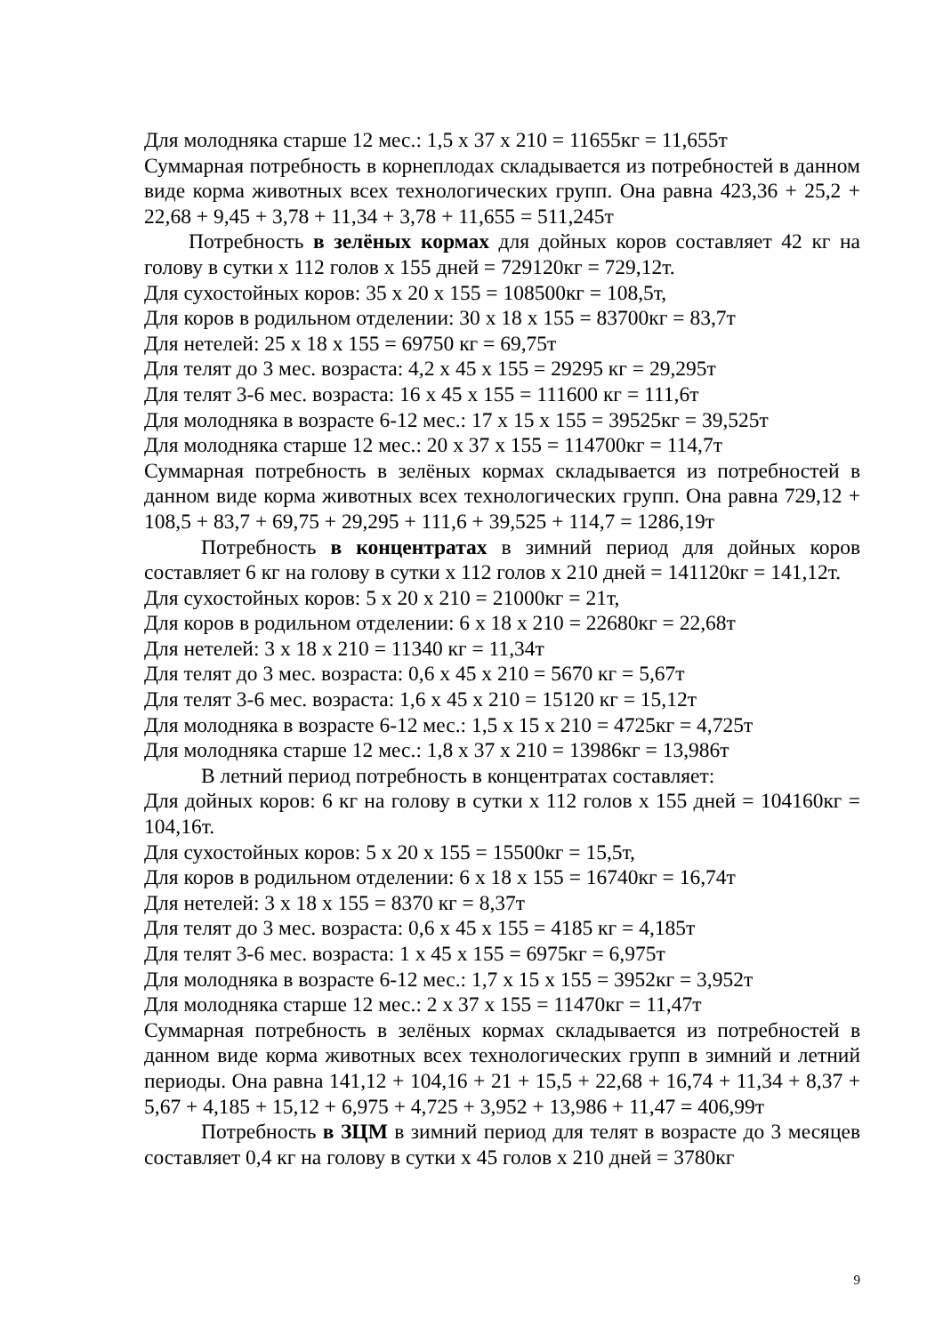Для молодняка старше 12 мес.: 1,5 х 37 х 210 = 11655кг = 11,655т
Суммарная потребность в корнеплодах складывается из потребностей в данном виде корма животных всех технологических групп. Она равна 423,36 + 25,2 + 22,68 + 9,45 + 3,78 + 11,34 + 3,78 + 11,655 = 511,245т
Потребность в зелёных кормах для дойных коров составляет 42 кг на голову в сутки х 112 голов х 155 дней = 729120кг = 729,12т.
Для сухостойных коров: 35 х 20 х 155 = 108500кг = 108,5т,
Для коров в родильном отделении: 30 х 18 х 155 = 83700кг = 83,7т
Для нетелей: 25 х 18 х 155 = 69750 кг = 69,75т
Для телят до 3 мес. возраста: 4,2 х 45 х 155 = 29295 кг = 29,295т
Для телят 3-6 мес. возраста: 16 х 45 х 155 = 111600 кг = 111,6т
Для молодняка в возрасте 6-12 мес.: 17 х 15 х 155 = 39525кг = 39,525т
Для молодняка старше 12 мес.: 20 х 37 х 155 = 114700кг = 114,7т
Суммарная потребность в зелёных кормах складывается из потребностей в данном виде корма животных всех технологических групп. Она равна 729,12 + 108,5 + 83,7 + 69,75 + 29,295 + 111,6 + 39,525 + 114,7 = 1286,19т
Потребность в концентратах в зимний период для дойных коров составляет 6 кг на голову в сутки х 112 голов х 210 дней = 141120кг = 141,12т.
Для сухостойных коров: 5 х 20 х 210 = 21000кг = 21т,
Для коров в родильном отделении: 6 х 18 х 210 = 22680кг = 22,68т
Для нетелей: 3 х 18 х 210 = 11340 кг = 11,34т
Для телят до 3 мес. возраста: 0,6 х 45 х 210 = 5670 кг = 5,67т
Для телят 3-6 мес. возраста: 1,6 х 45 х 210 = 15120 кг = 15,12т
Для молодняка в возрасте 6-12 мес.: 1,5 х 15 х 210 = 4725кг = 4,725т
Для молодняка старше 12 мес.: 1,8 х 37 х 210 = 13986кг = 13,986т
В летний период потребность в концентратах составляет:
Для дойных коров: 6 кг на голову в сутки х 112 голов х 155 дней = 104160кг = 104,16т.
Для сухостойных коров: 5 х 20 х 155 = 15500кг = 15,5т,
Для коров в родильном отделении: 6 х 18 х 155 = 16740кг = 16,74т
Для нетелей: 3 х 18 х 155 = 8370 кг = 8,37т
Для телят до 3 мес. возраста: 0,6 х 45 х 155 = 4185 кг = 4,185т
Для телят 3-6 мес. возраста: 1 х 45 х 155 = 6975кг = 6,975т
Для молодняка в возрасте 6-12 мес.: 1,7 х 15 х 155 = 3952кг = 3,952т
Для молодняка старше 12 мес.: 2 х 37 х 155 = 11470кг = 11,47т
Суммарная потребность в зелёных кормах складывается из потребностей в данном виде корма животных всех технологических групп в зимний и летний периоды. Она равна 141,12 + 104,16 + 21 + 15,5 + 22,68 + 16,74 + 11,34 + 8,37 + 5,67 + 4,185 + 15,12 + 6,975 + 4,725 + 3,952 + 13,986 + 11,47 = 406,99т
Потребность в ЗЦМ в зимний период для телят в возрасте до 3 месяцев составляет 0,4 кг на голову в сутки х 45 голов х 210 дней = 3780кг
9